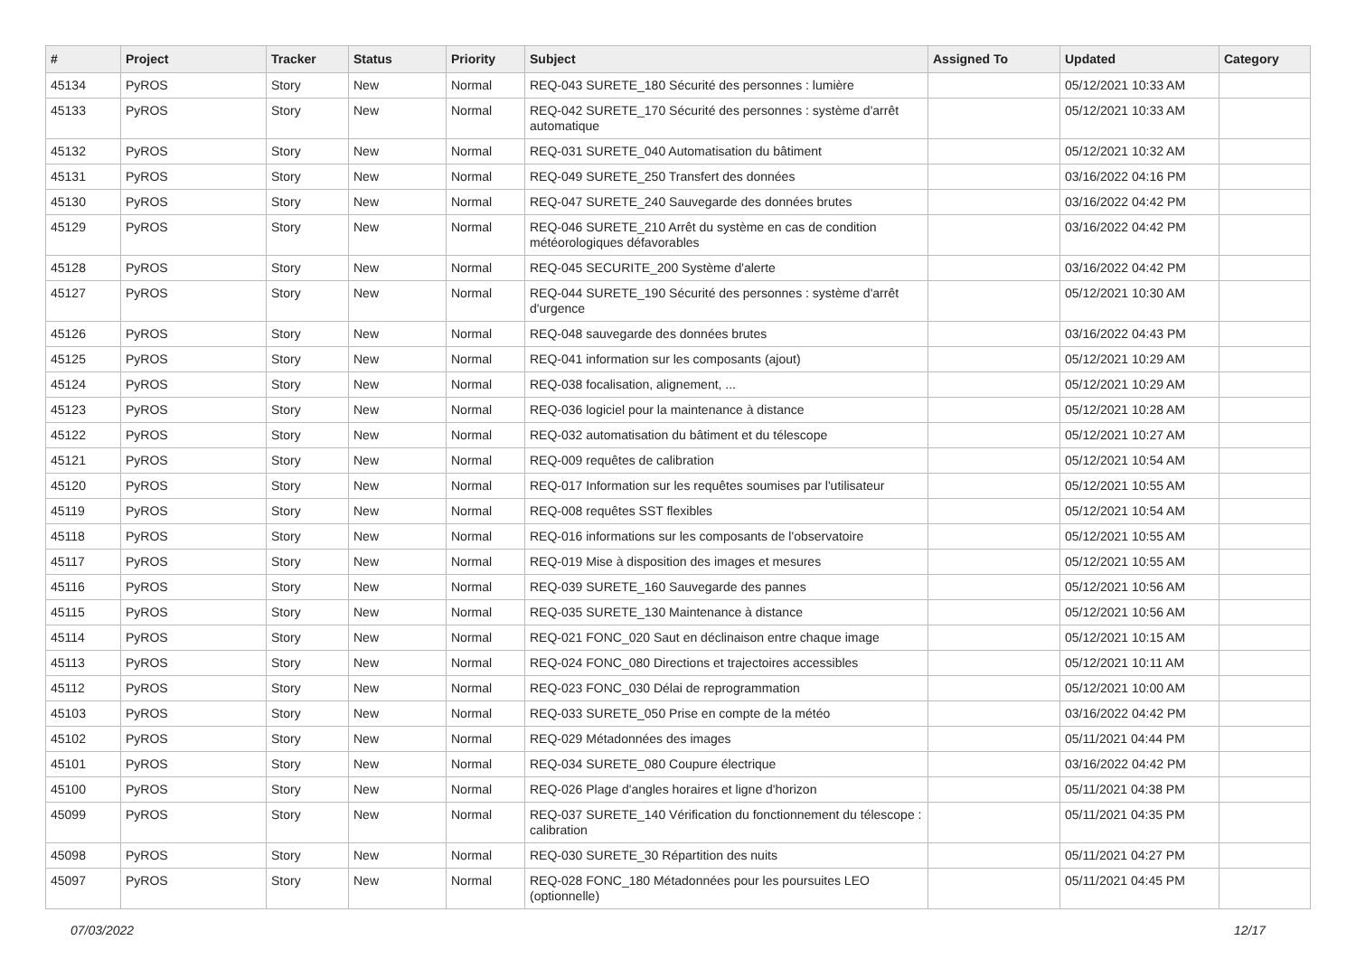| # | Project | Tracker | Status | Priority | Subject | Assigned To | Updated | Category |
| --- | --- | --- | --- | --- | --- | --- | --- | --- |
| 45134 | PyROS | Story | New | Normal | REQ-043 SURETE_180 Sécurité des personnes : lumière | | 05/12/2021 10:33 AM | |
| 45133 | PyROS | Story | New | Normal | REQ-042 SURETE_170 Sécurité des personnes : système d'arrêt automatique | | 05/12/2021 10:33 AM | |
| 45132 | PyROS | Story | New | Normal | REQ-031 SURETE_040 Automatisation du bâtiment | | 05/12/2021 10:32 AM | |
| 45131 | PyROS | Story | New | Normal | REQ-049 SURETE_250 Transfert des données | | 03/16/2022 04:16 PM | |
| 45130 | PyROS | Story | New | Normal | REQ-047 SURETE_240 Sauvegarde des données brutes | | 03/16/2022 04:42 PM | |
| 45129 | PyROS | Story | New | Normal | REQ-046 SURETE_210 Arrêt du système en cas de condition météorologiques défavorables | | 03/16/2022 04:42 PM | |
| 45128 | PyROS | Story | New | Normal | REQ-045 SECURITE_200 Système d'alerte | | 03/16/2022 04:42 PM | |
| 45127 | PyROS | Story | New | Normal | REQ-044 SURETE_190 Sécurité des personnes : système d'arrêt d'urgence | | 05/12/2021 10:30 AM | |
| 45126 | PyROS | Story | New | Normal | REQ-048 sauvegarde des données brutes | | 03/16/2022 04:43 PM | |
| 45125 | PyROS | Story | New | Normal | REQ-041 information sur les composants (ajout) | | 05/12/2021 10:29 AM | |
| 45124 | PyROS | Story | New | Normal | REQ-038 focalisation, alignement, ... | | 05/12/2021 10:29 AM | |
| 45123 | PyROS | Story | New | Normal | REQ-036 logiciel pour la maintenance à distance | | 05/12/2021 10:28 AM | |
| 45122 | PyROS | Story | New | Normal | REQ-032 automatisation du bâtiment et du télescope | | 05/12/2021 10:27 AM | |
| 45121 | PyROS | Story | New | Normal | REQ-009 requêtes de calibration | | 05/12/2021 10:54 AM | |
| 45120 | PyROS | Story | New | Normal | REQ-017 Information sur les requêtes soumises par l'utilisateur | | 05/12/2021 10:55 AM | |
| 45119 | PyROS | Story | New | Normal | REQ-008 requêtes SST flexibles | | 05/12/2021 10:54 AM | |
| 45118 | PyROS | Story | New | Normal | REQ-016 informations sur les composants de l'observatoire | | 05/12/2021 10:55 AM | |
| 45117 | PyROS | Story | New | Normal | REQ-019 Mise à disposition des images et mesures | | 05/12/2021 10:55 AM | |
| 45116 | PyROS | Story | New | Normal | REQ-039 SURETE_160 Sauvegarde des pannes | | 05/12/2021 10:56 AM | |
| 45115 | PyROS | Story | New | Normal | REQ-035 SURETE_130 Maintenance à distance | | 05/12/2021 10:56 AM | |
| 45114 | PyROS | Story | New | Normal | REQ-021 FONC_020 Saut en déclinaison entre chaque image | | 05/12/2021 10:15 AM | |
| 45113 | PyROS | Story | New | Normal | REQ-024 FONC_080 Directions et trajectoires accessibles | | 05/12/2021 10:11 AM | |
| 45112 | PyROS | Story | New | Normal | REQ-023 FONC_030 Délai de reprogrammation | | 05/12/2021 10:00 AM | |
| 45103 | PyROS | Story | New | Normal | REQ-033 SURETE_050 Prise en compte de la météo | | 03/16/2022 04:42 PM | |
| 45102 | PyROS | Story | New | Normal | REQ-029 Métadonnées des images | | 05/11/2021 04:44 PM | |
| 45101 | PyROS | Story | New | Normal | REQ-034 SURETE_080 Coupure électrique | | 03/16/2022 04:42 PM | |
| 45100 | PyROS | Story | New | Normal | REQ-026 Plage d'angles horaires et ligne d'horizon | | 05/11/2021 04:38 PM | |
| 45099 | PyROS | Story | New | Normal | REQ-037 SURETE_140 Vérification du fonctionnement du télescope : calibration | | 05/11/2021 04:35 PM | |
| 45098 | PyROS | Story | New | Normal | REQ-030 SURETE_30 Répartition des nuits | | 05/11/2021 04:27 PM | |
| 45097 | PyROS | Story | New | Normal | REQ-028 FONC_180 Métadonnées pour les poursuites LEO (optionnelle) | | 05/11/2021 04:45 PM | |
07/03/2022 12/17